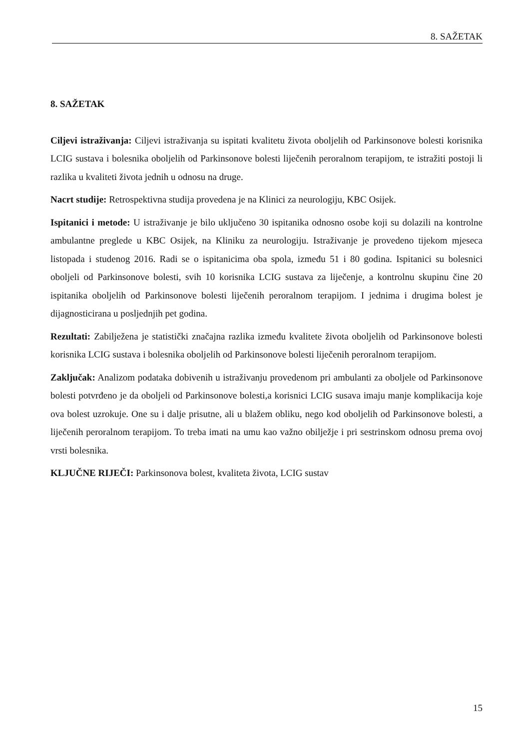8. SAŽETAK
8. SAŽETAK
Ciljevi istraživanja: Ciljevi istraživanja su ispitati kvalitetu života oboljelih od Parkinsonove bolesti korisnika LCIG sustava i bolesnika oboljelih od Parkinsonove bolesti liječenih peroralnom terapijom, te istražiti postoji li razlika u kvaliteti života jednih u odnosu na druge.
Nacrt studije: Retrospektivna studija provedena je na Klinici za neurologiju, KBC Osijek.
Ispitanici i metode: U istraživanje je bilo uključeno 30 ispitanika odnosno osobe koji su dolazili na kontrolne ambulantne preglede u KBC Osijek, na Kliniku za neurologiju. Istraživanje je provedeno tijekom mjeseca listopada i studenog 2016. Radi se o ispitanicima oba spola, između 51 i 80 godina. Ispitanici su bolesnici oboljeli od Parkinsonove bolesti, svih 10 korisnika LCIG sustava za liječenje, a kontrolnu skupinu čine 20 ispitanika oboljelih od Parkinsonove bolesti liječenih peroralnom terapijom. I jednima i drugima bolest je dijagnosticirana u posljednjih pet godina.
Rezultati: Zabilježena je statistički značajna razlika između kvalitete života oboljelih od Parkinsonove bolesti korisnika LCIG sustava i bolesnika oboljelih od Parkinsonove bolesti liječenih peroralnom terapijom.
Zaključak: Analizom podataka dobivenih u istraživanju provedenom pri ambulanti za oboljele od Parkinsonove bolesti potvrđeno je da oboljeli od Parkinsonove bolesti,a korisnici LCIG susava imaju manje komplikacija koje ova bolest uzrokuje. One su i dalje prisutne, ali u blažem obliku, nego kod oboljelih od Parkinsonove bolesti, a liječenih peroralnom terapijom. To treba imati na umu kao važno obilježje i pri sestrinskom odnosu prema ovoj vrsti bolesnika.
KLJUČNE RIJEČI: Parkinsonova bolest, kvaliteta života, LCIG sustav
15